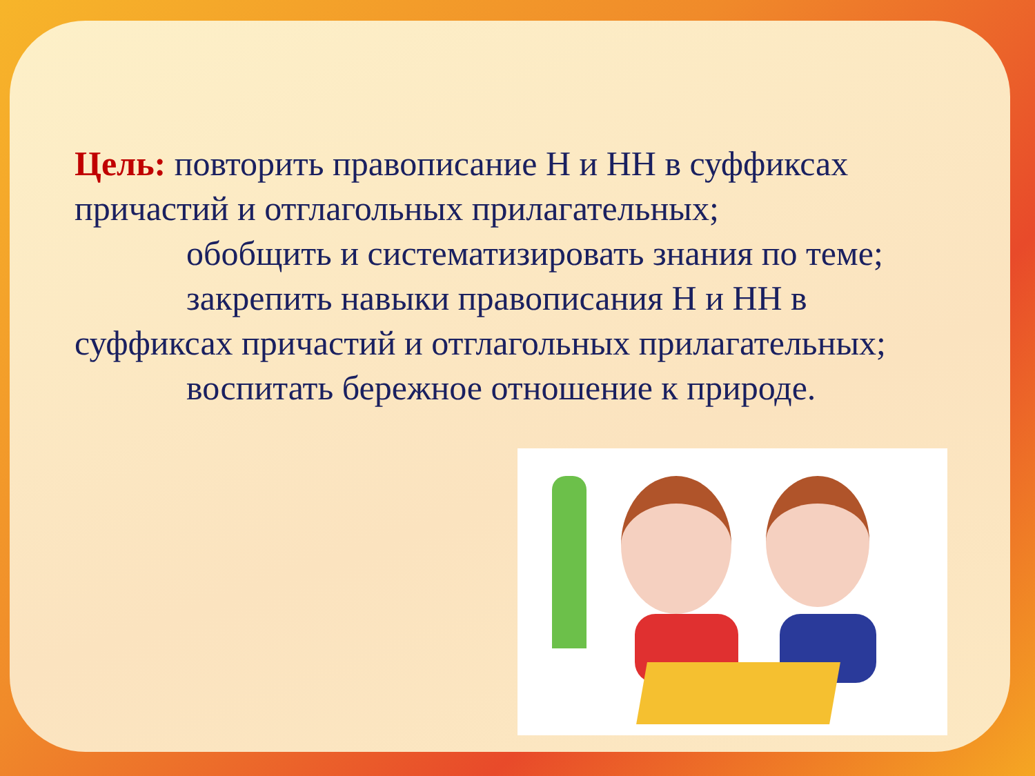Цель: повторить правописание Н и НН в суффиксах причастий и отглагольных прилагательных;
обобщить и систематизировать знания по теме;
закрепить навыки правописания Н и НН в
суффиксах причастий и отглагольных прилагательных;
воспитать бережное отношение к природе.